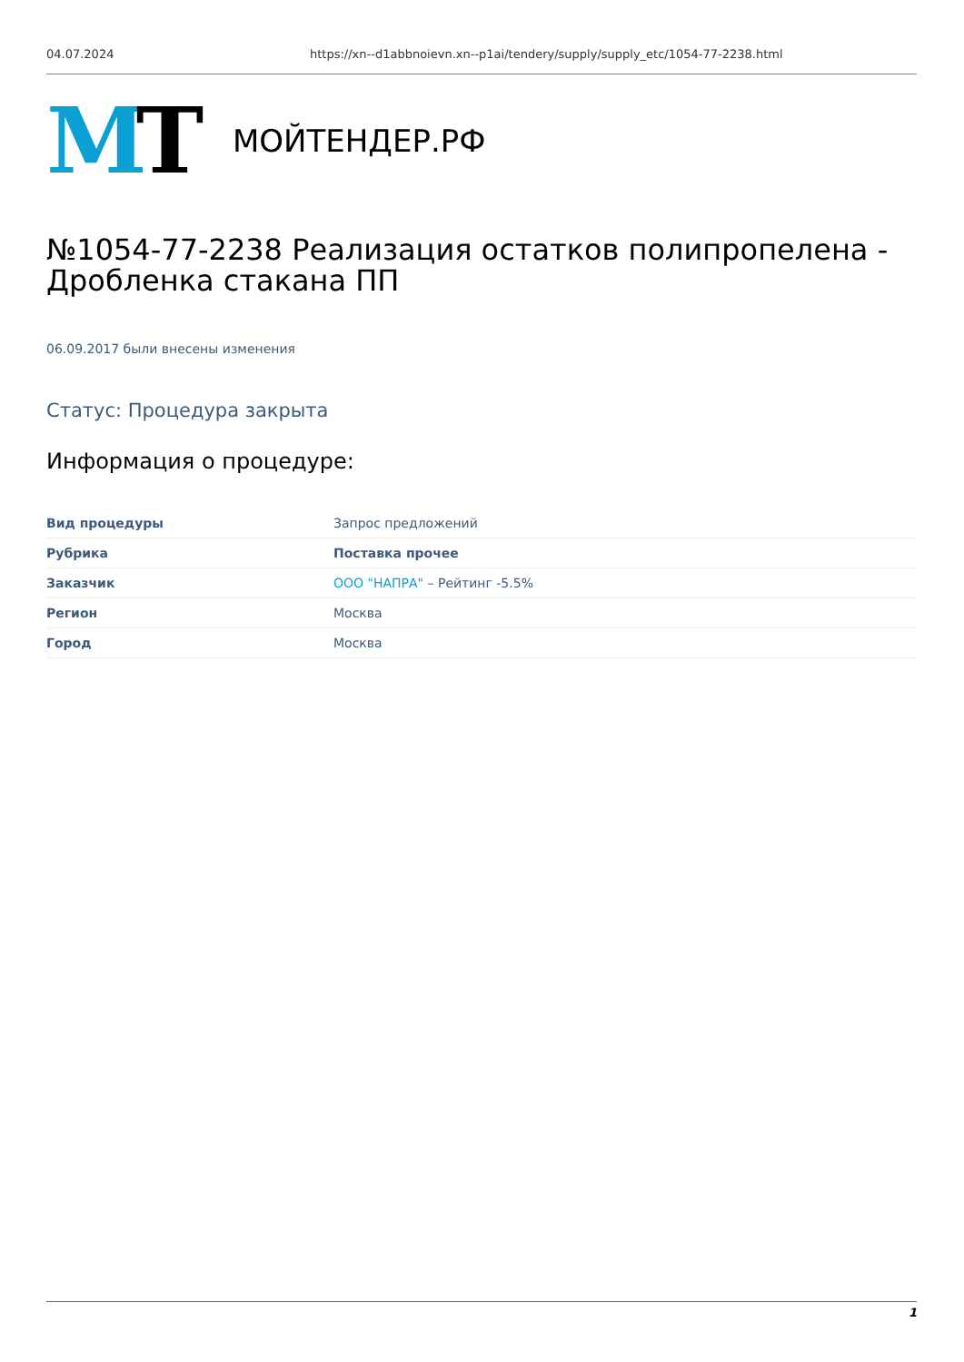04.07.2024 https://xn--d1abbnoievn.xn--p1ai/tendery/supply/supply_etc/1054-77-2238.html
MT
МОЙТЕНДЕР.РФ
№1054-77-2238 Реализация остатков полипропелена - Дробленка стакана ПП
06.09.2017 были внесены изменения
Статус: Процедура закрыта
Информация о процедуре:
| Вид процедуры | Запрос предложений |
| Рубрика | Поставка прочее |
| Заказчик | ООО "НАПРА" – Рейтинг -5.5% |
| Регион | Москва |
| Город | Москва |
1